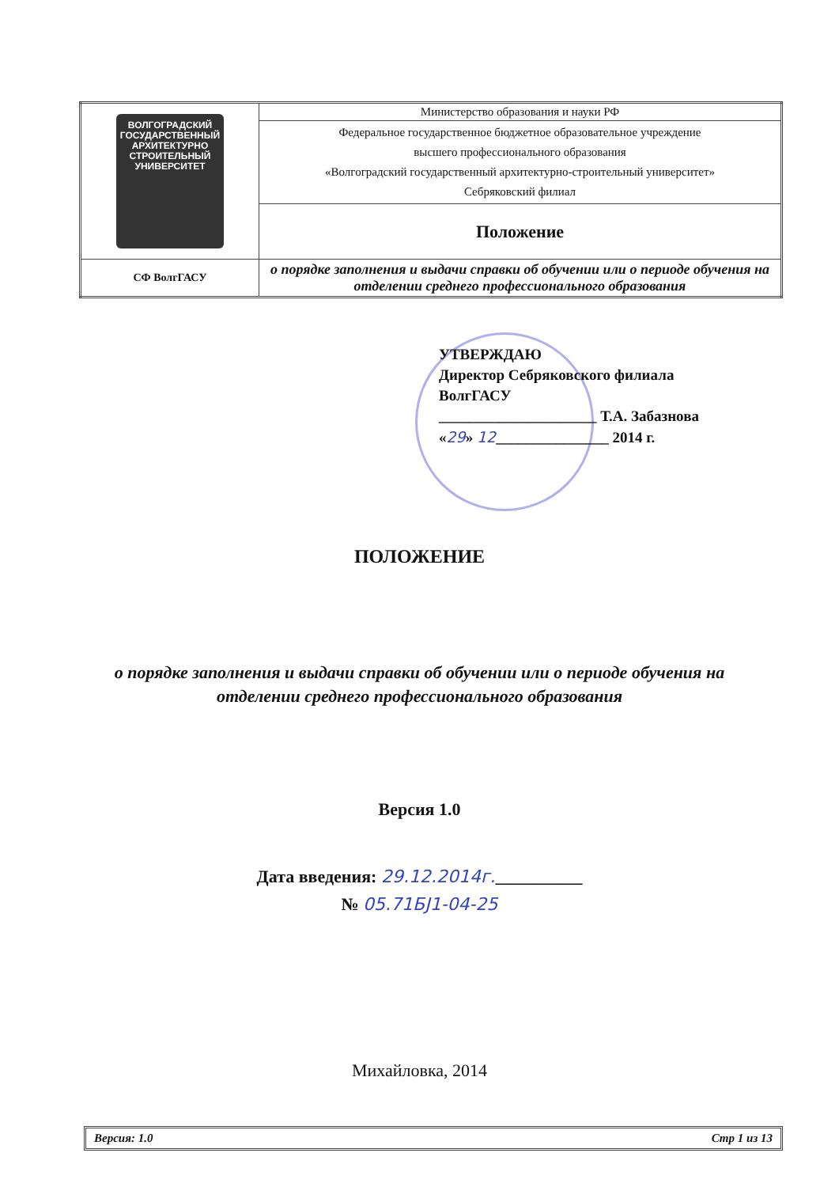| ВОЛГОГРАДСКИЙ ГОСУДАРСТВЕННЫЙ АРХИТЕКТУРНО СТРОИТЕЛЬНЫЙ УНИВЕРСИТЕТ | Министерство образования и науки РФ |
| | Федеральное государственное бюджетное образовательное учреждение высшего профессионального образования «Волгоградский государственный архитектурно-строительный университет» Себряковский филиал |
| | Положение |
| СФ ВолгГАСУ | о порядке заполнения и выдачи справки об обучении или о периоде обучения на отделении среднего профессионального образования |
УТВЕРЖДАЮ
Директор Себряковского филиала
ВолгГАСУ
_____________________ Т.А. Забазнова
«29» 12_______________ 2014 г.
ПОЛОЖЕНИЕ
о порядке заполнения и выдачи справки об обучении или о периоде обучения на
отделении среднего профессионального образования
Версия 1.0
Дата введения: 29.12.2014г.__________
№ 05.71БЈ1-04-25
Михайловка, 2014
Версия: 1.0 Стр 1 из 13